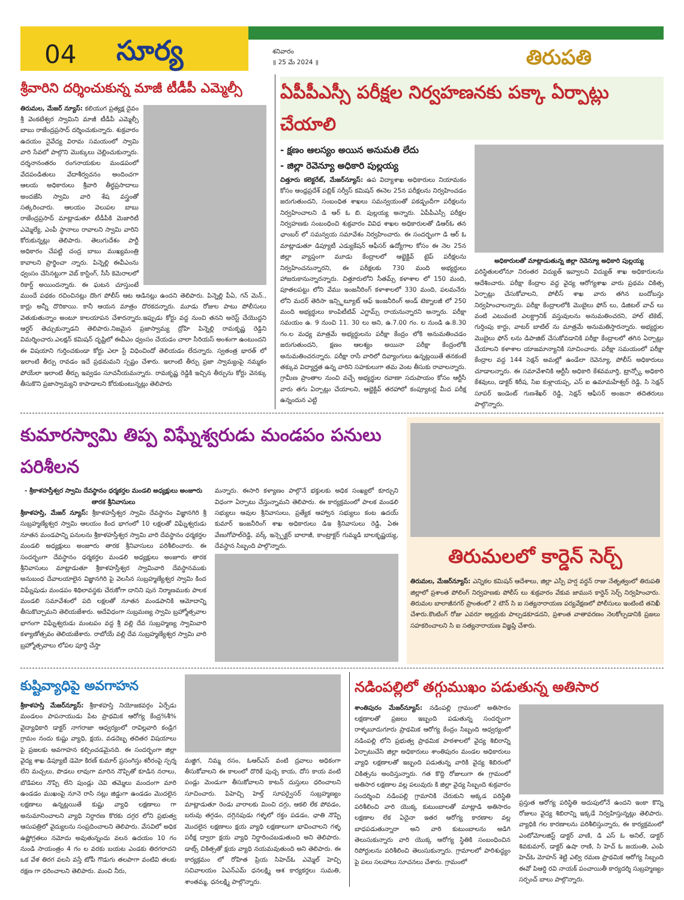04
సూర్య
శనివారం
॥ 25 మే 2024 ॥
తిరుపతి
శ్రీవారిని దర్శించుకున్న మాజీ టీడీపీ ఎమ్మెల్సీ
తిరుమల, మేజర్ న్యూస్: కలియుగ ప్రత్యక్ష దైవం శ్రీ వెంకటేశ్వర స్వామిని మాజీ టీడీపీ ఎమ్మెల్సీ బాబు రాజేంద్రప్రసాద్ దర్శించుకున్నారు. శుక్రవారం ఉదయం నైవేద్య విరామ సమయంలో స్వామి వారి సేవలో పాల్గొని మొక్కులు చెల్లించుకున్నారు. దర్శనానంతరం రంగనాయకుల మండపంలో వేదపండితులు వేదాశీర్వచనం అందించగా ఆలయ అధికారులు శ్రీవారి తీర్థప్రసాదాలు అందజేసి స్వామి వారి శేష వస్త్రంతో సత్కరించారు. ఆలయం వెలుపల బాబు రాజేంద్రప్రసాద్ మాట్లాడుతూ టీడీపీకి మెజారిటీ ఎమ్మెల్యే, ఎంపీ స్థానాలు రావాలని స్వామి వారిని కోరుకున్నట్లు తెలిపారు. తెలుగుదేశం పార్టీ అధికారం చేపట్టి చంద్ర బాబు ముఖ్యమంత్రి కావాలని ప్రార్థించా న్నారు. పిన్నెల్లి ఈవీఎంను ధ్వంసం చేసినట్టుగా వెబ్ కాస్టింగ్, సీసీ కెమెరాలలో రికార్డ్ అయిందన్నారు. ఈ ఘటన చూస్తుంటే ముందే పథకం రచించినట్లు దొంగ పోలీస్ ఆట ఆడినట్లు ఉందని తెలిపారు. పిన్నెల్లి పీఏ, గన్ మెన్., కార్లు అన్నీ దొరికాయి. కానీ ఆయన మాత్రం దొరకదన్నారు. మూడు రోజుల పాటు పోలీసులు వెతుకుతున్నాం అంటూ కాలయాపన చేశారన్నారు.ఇప్పుడు కోర్టు వద్ద నుంచి తనని అరెస్ట్ చేయొద్దని ఆర్డర్ తెచ్చుకున్నాడని తెలిపారు.నిజమైన ప్రజాస్వామ్య ద్రోహి పిన్నెల్లి రామకృష్ణ రెడ్డిని విమర్శించారు.ఎలక్షన్ కమిషన్ దృష్టిలో ఈవీఎం ధ్వంసం చేయడం చాలా సీరియస్ అంశంగా ఉంటుందని ఈ విషయాని గుర్తించకుండా కోర్టు ఎలా స్టే విధించిందో తెలియడం లేదన్నారు. స్వతంత్ర భారత్ లో ఇలాంటి తీర్పు రావడం ఇదే ప్రథమమని స్పష్టం చేశారు. ఇలాంటి తీర్పు ప్రజా స్వామ్యంపై నమ్మకం పోయేలా ఇలాంటి తీర్పు ఇవ్వడం సూచనీయమన్నారు. రామకృష్ణ రెడ్డికి ఇచ్చిన తీర్పును కోర్టు వెనక్కు తీసుకొని ప్రజాస్వామ్యని కాపాడాలని కోరుకుంటున్నట్లు తెలిపారు
ఏపీపీఎస్సీ పరీక్షల నిర్వహణనకు పక్కా ఏర్పాట్లు చేయాలి
- క్షణం ఆలస్యం అయిన అనుమతి లేదు
- జిల్లా రెవెన్యూ అధికారి పుల్లయ్య
చిత్తూరు కలెక్టరేట్, మేజర్‌న్యూస్: ఉప విద్యాశాఖ అధికారులు నియామకం కోసం ఆంధ్రప్రదేశ్ పబ్లిక్ సర్వీస్ కమిషన్ ఈనెల 25న పరీక్షలను నిర్వహించడం జరుగుతుందని, సంబంధిత శాఖలు సమన్వయంతో పకడ్బందీగా పరీక్షలను నిర్వహించాలని డి ఆర్ ఓ బి. పుల్లయ్య అన్నారు. ఏపీపీఎస్సీ పరీక్షల నిర్వహణకు సంబంధించి శుక్రవారం వివిధ శాఖల అధికారులతో డిఆర్ఓ తన ఛాంబర్ లో సమన్వయ సమావేశం నిర్వహించారు. ఈ సందర్భంగా డి ఆర్ ఓ మాట్లాడుతూ డిప్యూటీ ఎడ్యుకేషన్ ఆఫీసర్ ఉద్యోగాల కోసం ఈ నెల 25న జిల్లా వ్యాప్తంగా మూడు కేంద్రాలలో ఆబ్జెక్టివ్ టైప్ పరీక్షలను నిర్వహించనున్నారని, ఈ పరీక్షలకు 730 మంది అభ్యర్థులు హాజరుకానున్నారన్నారు. చిత్తూరులోని సీతమ్స్ కళాశాల లో 150 మంది, పూతలపట్టు లోని వేము ఇంజనీరింగ్ కళాశాలలో 330 మంది, పలమనేరు లోని మదర్ తెరిసా ఇన్స్టిట్యూట్ ఆఫ్ ఇంజనీరింగ్ అండ్ టెక్నాలజీ లో 250 మంది అభ్యర్థులు కాంపిటీటివ్ ఎగ్జామ్స్ రాయనున్నారని అన్నారు. పరీక్షా సమయం ఉ. 9 నుంచి 11. 30 లు అని, ఉ.7.00 గం. ల నుండి ఉ.8.30 గం.ల మధ్య మాత్రమే అభ్యర్థులను పరీక్షా కేంద్రం లోకి అనుమతించడం జరుగుతుందని, క్షణం ఆలశ్యం అయినా పరీక్షా కేంద్రంలోకి అనుమతించరన్నారు. పరీక్షా రాసే వారిలో దివ్యాంగులు ఉన్నట్లయితే తనకంటే తక్కువ విద్యార్హత ఉన్న వారిని సహకులుగా తమ వెంట తీసుకు రావాలన్నారు. గ్రామీణ ప్రాంతాల నుంచి వచ్చే అభ్యర్థుల రవాణా సదుపాయం కోసం ఆర్టీసీ వారు తగు ఏర్పాట్లు చేయాలని, ఆబ్జెక్టివ్ తరహాలో కంప్యూటర్ల మీద పరీక్ష ఉన్నందున ఎట్టి
అధికారులతో మాట్లాడుతున్న జిల్లా రెవెన్యూ అధికారి పుల్లయ్య
పరిస్థితులలోనూ నిరంతర విద్యుత్ ఇవ్వాలని విద్యుత్ శాఖ అధికారులను ఆదేశించారు. పరీక్షా కేంద్రాల వద్ద వైద్య ఆరోగ్యశాఖ వారు ప్రథమ చికిత్స ఏర్పాట్లు చేసుకోవాలని, పోలీస్ శాఖ వారు తగిన బందోబస్తు నిర్వహించాలన్నారు. పరీక్షా కేంద్రాలలోకి మొబైలు ఫోన్ లు, డిజిటల్ వాచ్ లు వంటి ఎటువంటి ఎలక్ట్రానిక్ వస్తువులను అనుమతించరని, హాల్ టికెట్, గుర్తింపు కార్డు, వాటర్ బాటిల్ ను మాత్రమే అనుమతిస్తారన్నారు. అభ్యర్థుల మొబైలు ఫోన్ లను డిపాజిట్ చేసుకోవడానికి పరీక్షా కేంద్రాలలో తగిన ఏర్పాట్లు చేయాలని కళాశాల యాజమాన్యానికి సూచించారు. పరీక్షా సమయంలో పరీక్షా కేంద్రాల వద్ద 144 సెక్షన్ అమల్లో ఉండేలా రెవెన్యూ, పోలీస్ అధికారులు చూడాలన్నారు. ఈ సమావేశానికి ఆర్టీసీ అధికారి కేశవమూర్తి, ట్రాన్స్కో అధికారి కేశవులు, డాక్టర్ శిరీష, సిఐ కుళ్లాయప్ప, ఎస్ ఐ ఉమామహేశ్వర్ రెడ్డి, సి సెక్షన్ సూపర్ ఇండెంట్ గుణశేఖర్ రెడ్డి, సెక్షన్ ఆఫీసర్ అంజనా తదితరులు పాల్గొన్నారు.
కుమారస్వామి తిప్ప విఘ్నేశ్వరుడు మండపం పనులు పరిశీలన
- శ్రీకాళహస్తీశ్వర స్వామి దేవస్థానం ధర్మకర్తల మండలి అధ్యక్షులు అంజూరు తారక శ్రీనివాసులు
శ్రీకాళహస్తి, మేజర్ న్యూస్: శ్రీకాళహస్తీశ్వర స్వామి దేవస్థానం విజ్ఞానగిరి శ్రీ సుబ్రహ్మణ్యేశ్వర స్వామి ఆలయం కింద భాగంలో 10 లక్షలతో విఘ్నేశ్వరుడు నూతన మండపాన్ని పనులను శ్రీకాళహస్తీశ్వర స్వామి వారి దేవస్థానం ధర్మకర్తల మండలి అధ్యక్షులు అంజూరు తారక శ్రీనివాసులు పరిశీలించారు. ఈ సందర్భంగా దేవస్థానం ధర్మకర్తల మండలి అధ్యక్షులు అంజూరు తారక శ్రీనివాసులు మాట్లాడుతూ శ్రీకాళహస్తీశ్వర స్వామివారి దేవస్థానముకు అనుబంధ దేవాలయాలైన విజ్ఞానగిరి పై వెలసిన సుబ్రహ్మణ్యేశ్వర స్వామి కింద విఘ్నేషుడు మండపం శిథిలావస్థకు చేరుకోగా దానిని పున నిర్మాణముకు పాలక మండలి సమావేశంలో పది లక్షలతో నూతన మండపానికి ఆమోదాన్ని తీసుకొచ్చామని తెలియజేశారు. అదేవిధంగా సుబ్రమణ్య స్వామి బ్రహ్మోత్సవాల భాగంగా విఘ్నేశ్వరుడు మంటపం వద్ద శ్రీ వల్లి దేవ సుబ్రహ్మణ్య స్వామివారి కళ్యాణోత్సవం తెలియజేశారు. రాబోయే వల్లి దేవ సుబ్రహ్మణ్యేశ్వర స్వామి వారి బ్రహ్మోత్సవాలు లోపల పూర్తి చేస్తా
మన్నారు. ఈసారి కళ్యాణం పాల్గొనే భక్తులకు అధిక సంఖ్యలో కూర్చుని విధంగా ఏర్పాటు చేస్తున్నామని తెలిపారు. ఈ కార్యక్రమంలో పాలక మండలి సభ్యులు ఆవుల శ్రీనివాసులు, ప్రత్యేక ఆహ్వాన సభ్యులు కంట ఉదయ్ కుమార్ ఇంజనీరింగ్ శాఖ అధికారులు డిఇ శ్రీనివాసులు రెడ్డి, ఏఈ వేణుగోపాల్‌రెడ్డి, వర్క్ ఇన్స్పెక్టర్ బాలాజీ, కాంట్రాక్టర్ గుమ్మడి బాలకృష్ణయ్య, దేవస్థాన సిబ్బంది పాల్గొన్నారు.
తిరుమలలో కార్డెన్ సెర్చ్
తిరుమల, మేజర్‌న్యూస్: ఎన్నికల కమిషన్ ఆదేశాలు, జిల్లా ఎస్పీ హర్ష వర్ధన్ రాజు నేతృత్వంలో తిరుపతి జిల్లాలో ప్రశాంత పోలింగ్ నిర్వహణకు పోలీస్ లు శుక్రవారం వేకువ జామున కార్డెన్ సెర్చ్ నిర్వహించారు. తిరుమల బాలాజీనగర్ ప్రాంతంలో 2 టౌన్ సి ఐ సత్యనారాయణ పర్యవేక్షణలో పోలీసులు ఇంటింటి తనిఖీ చేశారు.కౌంటింగ్ రోజు ఎవరూ అల్లర్లుకు పాల్పడకూడదని, ప్రశాంత వాతావరణం నెలకోల్పడానికి ప్రజలు సహకరించాలని సి ఐ సత్యనారాయణ విజ్ఞప్తి చేశారు.
కుష్టివ్యాధిపై అవగాహన
శ్రీకాళహస్తి మేజర్‌న్యూస్: శ్రీకాళహస్తి నియోజకవర్గం ఏర్పేడు మండలం పాపనాయుడు పేట ప్రాథమిక ఆరోగ్య కేంద్ర%శీ% వైద్యాధికారి డాక్టర్ నాగరాజా ఆధ్వర్యంలో రావిల్లవారి కండ్రిగ గ్రామం నందు కుష్టు వ్యాధి, క్షయ, వడదెబ్బ తదితర విషయాలు పై ప్రజలకు అవగాహన కల్పించడమైనది. ఈ సందర్భంగా జిల్లా వైద్య శాఖ డిప్యూటీ డెమో కిరణ్ కుమార్ ప్రసంగిస్తు శరీరంపై స్పర్శ లేని మచ్చలు, పొడలు లావుగా మారిన నొప్పితో కూడిన నరాలు, బొడిపలు నొప్పి లేని పుండ్లు చెవి తమ్మెలు మందంగా మారి ఉండడం ముఖంపై నూనె రాసి నట్లు జిడ్డుగా ఉండడం మొదలైన లక్షణాలు ఉన్నట్లయితే కుష్టు వ్యాధి లక్షణాలు గా అనుమానించాలని వ్యాధి నిర్ధారణ కొరకు దగ్గర లోని ప్రభుత్వ ఆసుపత్రిలో వైద్యులను సంప్రదించాలని తెలిపారు. వేసవిలో అధిక ఉష్ణోగ్రతలు నమోదు అవుతున్నందు వలన ఉదయం 10 గం నుండి సాయంత్రం 4 గం ల వరకు బయట ఎండకు తిరగరాదని ఒక వేళ తిరగ వలసి వస్తే టోపీ గొడుగు తలపాగా వంటివి తలకు రక్షణ గా ధరించాలని తెలిపారు. మంచి నీరు,
మజ్జిగ, నిమ్మ రసం, ఓఆర్ఎస్ వంటి ద్రవాలు అధికంగా తీసుకోవాలని ఈ కాలంలో దొరికే పుచ్చ కాయ, దోస కాయ వంటి పండ్లు మెండుగా తీసుకోవాలని కాటన్ దుస్తులు ధరించాలని సూచించారు. పిహెచ్చి హెల్త్ సూపర్వైసర్ సుబ్రహ్మణ్యం మాట్లాడుతూ రెండు వారాలకు మించి దగ్గు, ఆకలి లేక పోవడం, బరువు తగ్గడం, దగ్గినపుడు గళ్ళలో రక్తం పడడం, ఛాతి నొప్పి మొదలైన లక్షణాలు క్షయ వ్యాధి లక్షణాలుగా భావించాలని గళ్ళ పరీక్ష ద్వారా క్షయ వ్యాధి నిర్ధారించబడుతుంది అని తెలిపారు. డాట్స్ చికిత్సతో క్షయ వ్యాధి నయమవుతుంది అని తెలిపారు. ఈ కార్యక్రమం లో రోహిత ప్రియ సిహెచ్ఓ ఎమ్మెల్ హెచ్పి సచివాలయం ఏఎన్ఎమ్ ధనలక్ష్మి ఆశ కార్యకర్తలు సుమతి, శాంతమ్మ, ధనలక్ష్మి పాల్గొన్నారు.
నడింపల్లిలో తగ్గుముఖం పడుతున్న అతిసార
శాంతిపురం మేజర్‌న్యూస్: నడింపల్లి గ్రామంలో అతిసారం లక్షణాలతో ప్రజలు ఇబ్బంది పడుతున్న సందర్భంగా రాళ్ళబూదుగూరు ప్రాథమిక ఆరోగ్య కేంద్రం సిబ్బంది ఆధ్వర్యంలో నడింపల్లి లోని ప్రభుత్వ ప్రాథమిక పాఠశాలలో వైద్య శిబిరాన్ని ఏర్పాటుచేసి జిల్లా అధికారులు శాంతిపురం మండల అధికారులు వ్యాధి లక్షణాలతో ఇబ్బంది పడుతున్న వారికి వైద్య శిబిరంలో చికిత్సను అందిస్తున్నారు. గత కొద్ది రోజులుగా ఈ గ్రామంలో అతిసార లక్షణాల వల్ల పలువురు కి జిల్లా వైద్య సిబ్బంది శుక్రవారం సందర్శించి నడింపల్లి గ్రామానికి చేరుకుని అక్కడ పరిస్థితి పరిశీలించి వారి యొక్క కుటుంబాలతో మాట్లాడి అతిసారం లక్షణాల లేక ఏదైనా ఇతర ఆరోగ్య కారణాల వల్ల బాధపడుతున్నారా అని వారి కుటుంబాలను అడిగి తెలుసుకున్నారు వారి యొక్క ఆరోగ్య స్థితికి సంబంధించిన రిపోర్టులను పరిశీలించి తెలుసుకున్నారు. గ్రామాలలో పారిశుద్ధ్యం పై పలు సలహాలు సూచనలు చేశారు. గ్రామంలో
ప్రస్తుత ఆరోగ్య పరిస్థితి అదుపులోనే ఉందని ఇంకా కొన్ని రోజులు వైద్య శిబిరాన్ని ఇక్కడే నిర్వహిస్తున్నట్లు తెలిపారు. వ్యాధికి గల కారణాలను పరిశీలిస్తున్నారు, ఈ కార్యక్రమంలో ఎంటోమోలజిస్ట్ డాక్టర్ వాణి, డి ఎస్ ఓ అనిల్, డాక్టర్ శివకుమార్, డాక్టర్ ఉషా రాణి, సి హెచ్ ఓ జయంతి, ఎంపి హెచ్ఓ మోహన్ శెట్టి ఎల్వి రమణ ప్రాథమిక ఆరోగ్య సిబ్బంది ఈవో పిఆర్డి రవి నాయక్ పంచాయితీ కార్యదర్శి సుబ్రహ్మణ్యం సర్పంచ్ బాలు పాల్గొన్నారు.